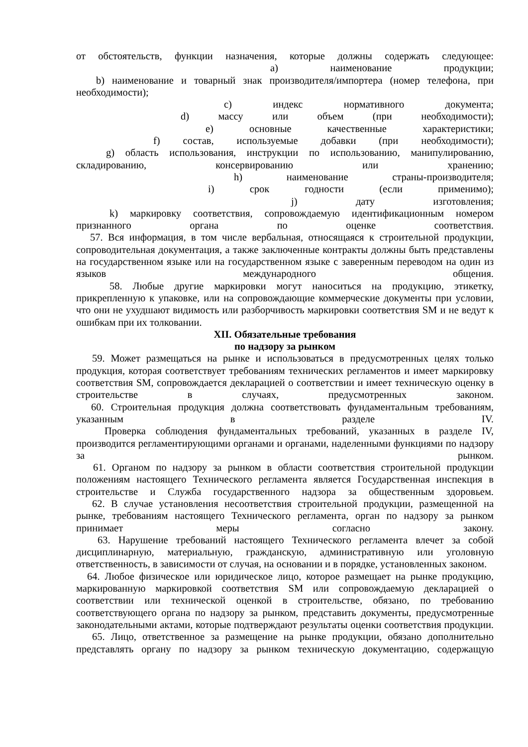от обстоятельств, функции назначения, которые должны содержать следующее:
a) наименование продукции;
b) наименование и товарный знак производителя/импортера (номер телефона, при необходимости);
c) индекс нормативного документа;
d) массу или объем (при необходимости);
e) основные качественные характеристики;
f) состав, используемые добавки (при необходимости);
g) область использования, инструкции по использованию, манипулированию, складированию, консервированию или хранению;
h) наименование страны-производителя;
i) срок годности (если применимо);
j) дату изготовления;
k) маркировку соответствия, сопровождаемую идентификационным номером признанного органа по оценке соответствия.
57. Вся информация, в том числе вербальная, относящаяся к строительной продукции, сопроводительная документация, а также заключенные контракты должны быть представлены на государственном языке или на государственном языке с заверенным переводом на один из языков международного общения.
58. Любые другие маркировки могут наноситься на продукцию, этикетку, прикрепленную к упаковке, или на сопровождающие коммерческие документы при условии, что они не ухудшают видимость или разборчивость маркировки соответствия SM и не ведут к ошибкам при их толковании.
XII. Обязательные требования
по надзору за рынком
59. Может размещаться на рынке и использоваться в предусмотренных целях только продукция, которая соответствует требованиям технических регламентов и имеет маркировку соответствия SM, сопровождается декларацией о соответствии и имеет техническую оценку в строительстве в случаях, предусмотренных законом.
60. Строительная продукция должна соответствовать фундаментальным требованиям, указанным в разделе IV.
Проверка соблюдения фундаментальных требований, указанных в разделе IV, производится регламентирующими органами и органами, наделенными функциями по надзору за рынком.
61. Органом по надзору за рынком в области соответствия строительной продукции положениям настоящего Технического регламента является Государственная инспекция в строительстве и Служба государственного надзора за общественным здоровьем.
62. В случае установления несоответствия строительной продукции, размещенной на рынке, требованиям настоящего Технического регламента, орган по надзору за рынком принимает меры согласно закону.
63. Нарушение требований настоящего Технического регламента влечет за собой дисциплинарную, материальную, гражданскую, административную или уголовную ответственность, в зависимости от случая, на основании и в порядке, установленных законом.
64. Любое физическое или юридическое лицо, которое размещает на рынке продукцию, маркированную маркировкой соответствия SM или сопровождаемую декларацией о соответствии или технической оценкой в строительстве, обязано, по требованию соответствующего органа по надзору за рынком, представить документы, предусмотренные законодательными актами, которые подтверждают результаты оценки соответствия продукции.
65. Лицо, ответственное за размещение на рынке продукции, обязано дополнительно представлять органу по надзору за рынком техническую документацию, содержащую